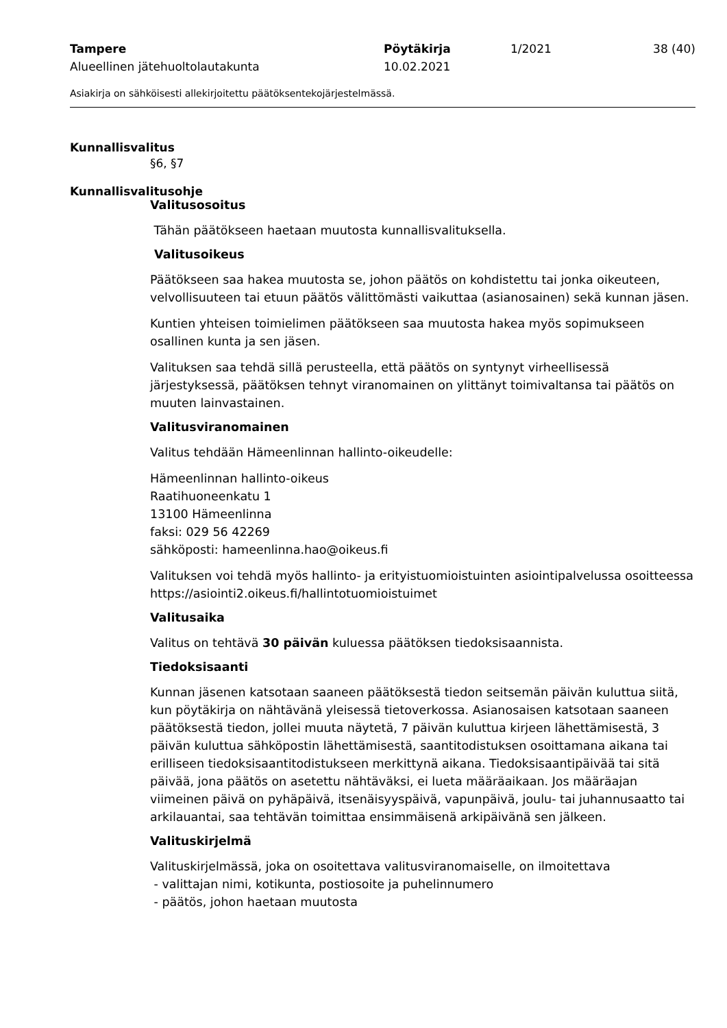Tampere
Alueellinen jätehuoltolautakunta
Pöytäkirja
10.02.2021
1/2021
38 (40)
Asiakirja on sähköisesti allekirjoitettu päätöksentekojärjestelmässä.
Kunnallisvalitus
§6, §7
Kunnallisvalitusohje
Valitusosoitus
Tähän päätökseen haetaan muutosta kunnallisvalituksella.
Valitusoikeus
Päätökseen saa hakea muutosta se, johon päätös on kohdistettu tai jonka oikeuteen, velvollisuuteen tai etuun päätös välittömästi vaikuttaa (asianosainen) sekä kunnan jäsen.
Kuntien yhteisen toimielimen päätökseen saa muutosta hakea myös sopimukseen osallinen kunta ja sen jäsen.
Valituksen saa tehdä sillä perusteella, että päätös on syntynyt virheellisessä järjestyksessä, päätöksen tehnyt viranomainen on ylittänyt toimivaltansa tai päätös on muuten lainvastainen.
Valitusviranomainen
Valitus tehdään Hämeenlinnan hallinto-oikeudelle:
Hämeenlinnan hallinto-oikeus
Raatihuoneenkatu 1
13100 Hämeenlinna
faksi: 029 56 42269
sähköposti: hameenlinna.hao@oikeus.fi
Valituksen voi tehdä myös hallinto- ja erityistuomioistuinten asiointipalvelussa osoitteessa https://asiointi2.oikeus.fi/hallintotuomioistuimet
Valitusaika
Valitus on tehtävä 30 päivän kuluessa päätöksen tiedoksisaannista.
Tiedoksisaanti
Kunnan jäsenen katsotaan saaneen päätöksestä tiedon seitsemän päivän kuluttua siitä, kun pöytäkirja on nähtävänä yleisessä tietoverkossa. Asianosaisen katsotaan saaneen päätöksestä tiedon, jollei muuta näytetä, 7 päivän kuluttua kirjeen lähettämisestä, 3 päivän kuluttua sähköpostin lähettämisestä, saantitodistuksen osoittamana aikana tai erilliseen tiedoksisaantitodistukseen merkittynä aikana. Tiedoksisaantipäivää tai sitä päivää, jona päätös on asetettu nähtäväksi, ei lueta määräaikaan. Jos määräajan viimeinen päivä on pyhäpäivä, itsenäisyyspäivä, vapunpäivä, joulu- tai juhannusaatto tai arkilauantai, saa tehtävän toimittaa ensimmäisenä arkipäivänä sen jälkeen.
Valituskirjelmä
Valituskirjelmässä, joka on osoitettava valitusviranomaiselle, on ilmoitettava
- valittajan nimi, kotikunta, postiosoite ja puhelinnumero
- päätös, johon haetaan muutosta